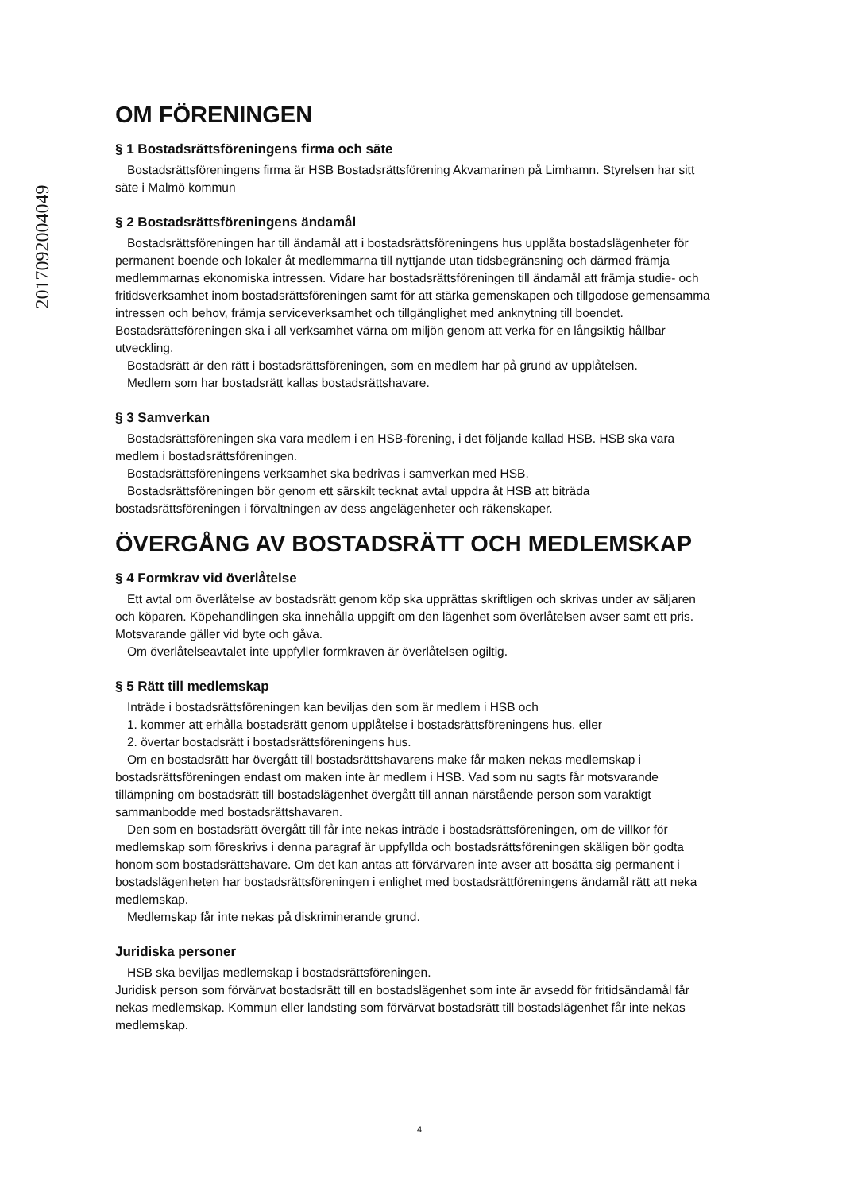2017092004049
OM FÖRENINGEN
§ 1 Bostadsrättsföreningens firma och säte
Bostadsrättsföreningens firma är HSB Bostadsrättsförening Akvamarinen på Limhamn. Styrelsen har sitt säte i Malmö kommun
§ 2 Bostadsrättsföreningens ändamål
Bostadsrättsföreningen har till ändamål att i bostadsrättsföreningens hus upplåta bostadslägenheter för permanent boende och lokaler åt medlemmarna till nyttjande utan tidsbegränsning och därmed främja medlemmarnas ekonomiska intressen. Vidare har bostadsrättsföreningen till ändamål att främja studie- och fritidsverksamhet inom bostadsrättsföreningen samt för att stärka gemenskapen och tillgodose gemensamma intressen och behov, främja serviceverksamhet och tillgänglighet med anknytning till boendet. Bostadsrättsföreningen ska i all verksamhet värna om miljön genom att verka för en långsiktig hållbar utveckling.
Bostadsrätt är den rätt i bostadsrättsföreningen, som en medlem har på grund av upplåtelsen.
Medlem som har bostadsrätt kallas bostadsrättshavare.
§ 3 Samverkan
Bostadsrättsföreningen ska vara medlem i en HSB-förening, i det följande kallad HSB. HSB ska vara medlem i bostadsrättsföreningen.
Bostadsrättsföreningens verksamhet ska bedrivas i samverkan med HSB.
Bostadsrättsföreningen bör genom ett särskilt tecknat avtal uppdra åt HSB att biträda bostadsrättsföreningen i förvaltningen av dess angelägenheter och räkenskaper.
ÖVERGÅNG AV BOSTADSRÄTT OCH MEDLEMSKAP
§ 4 Formkrav vid överlåtelse
Ett avtal om överlåtelse av bostadsrätt genom köp ska upprättas skriftligen och skrivas under av säljaren och köparen. Köpehandlingen ska innehålla uppgift om den lägenhet som överlåtelsen avser samt ett pris. Motsvarande gäller vid byte och gåva.
Om överlåtelseavtalet inte uppfyller formkraven är överlåtelsen ogiltig.
§ 5 Rätt till medlemskap
Inträde i bostadsrättsföreningen kan beviljas den som är medlem i HSB och
1. kommer att erhålla bostadsrätt genom upplåtelse i bostadsrättsföreningens hus, eller
2. övertar bostadsrätt i bostadsrättsföreningens hus.
Om en bostadsrätt har övergått till bostadsrättshavarens make får maken nekas medlemskap i bostadsrättsföreningen endast om maken inte är medlem i HSB. Vad som nu sagts får motsvarande tillämpning om bostadsrätt till bostadslägenhet övergått till annan närstående person som varaktigt sammanbodde med bostadsrättshavaren.
Den som en bostadsrätt övergått till får inte nekas inträde i bostadsrättsföreningen, om de villkor för medlemskap som föreskrivs i denna paragraf är uppfyllda och bostadsrättsföreningen skäligen bör godta honom som bostadsrättshavare. Om det kan antas att förvärvaren inte avser att bosätta sig permanent i bostadslägenheten har bostadsrättsföreningen i enlighet med bostadsrättföreningens ändamål rätt att neka medlemskap.
Medlemskap får inte nekas på diskriminerande grund.
Juridiska personer
HSB ska beviljas medlemskap i bostadsrättsföreningen.
Juridisk person som förvärvat bostadsrätt till en bostadslägenhet som inte är avsedd för fritidsändamål får nekas medlemskap. Kommun eller landsting som förvärvat bostadsrätt till bostadslägenhet får inte nekas medlemskap.
4